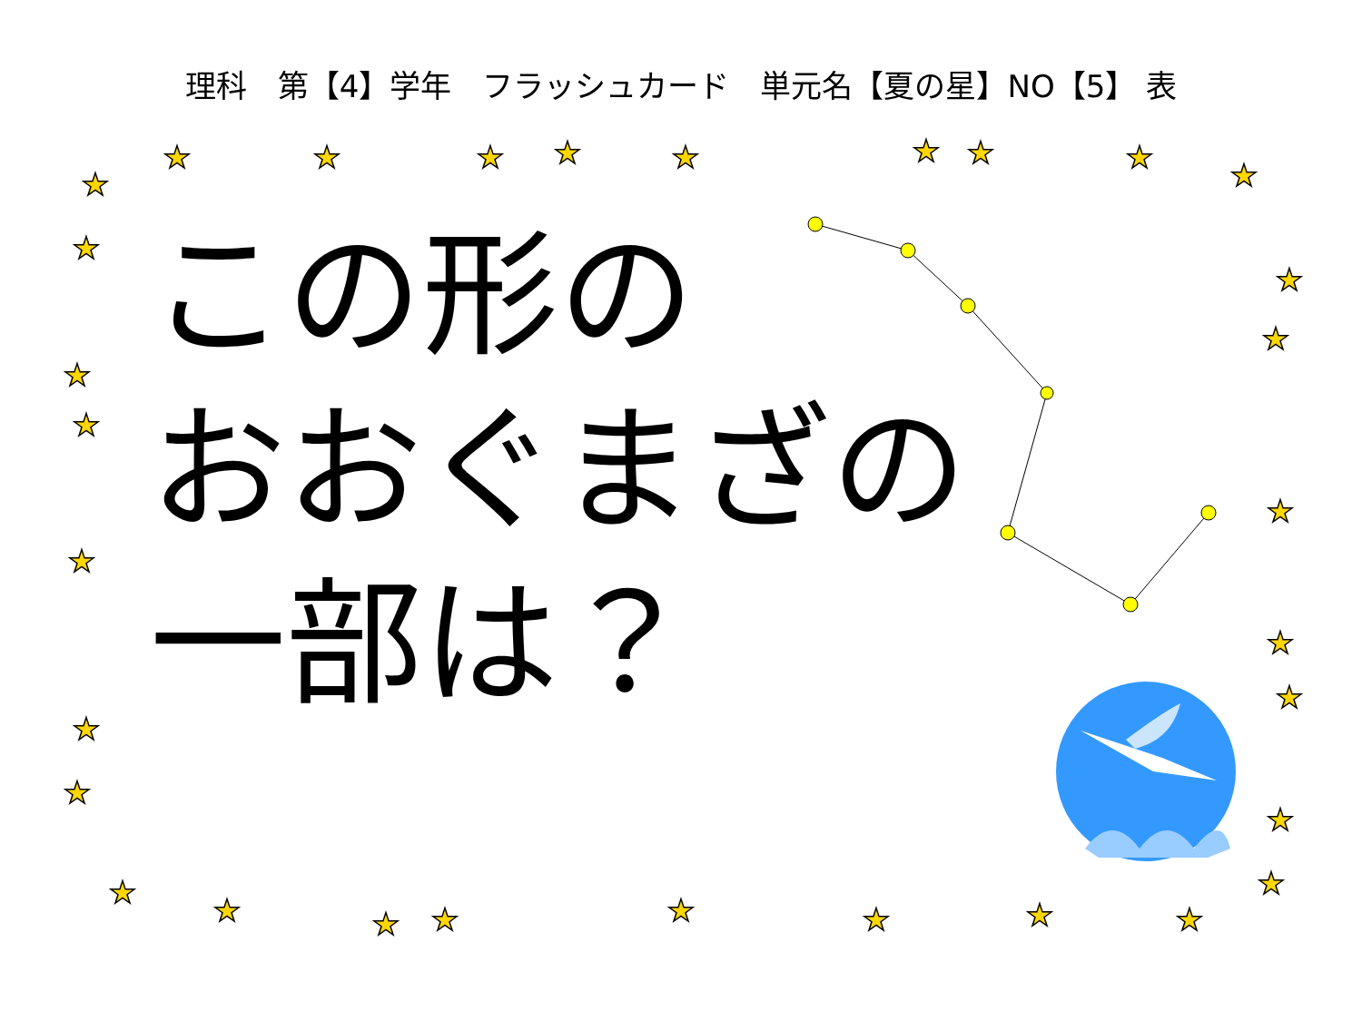★
★
★
★
★
★
★
★
★
★
★
★
★
★
★
★
★
★
★
★
★
★
★
★
★
★
★
★
★
★
★
理科　第【4】学年　フラッシュカード　単元名【夏の星】NO【5】 表
この形の
おおぐまざの
一部は？